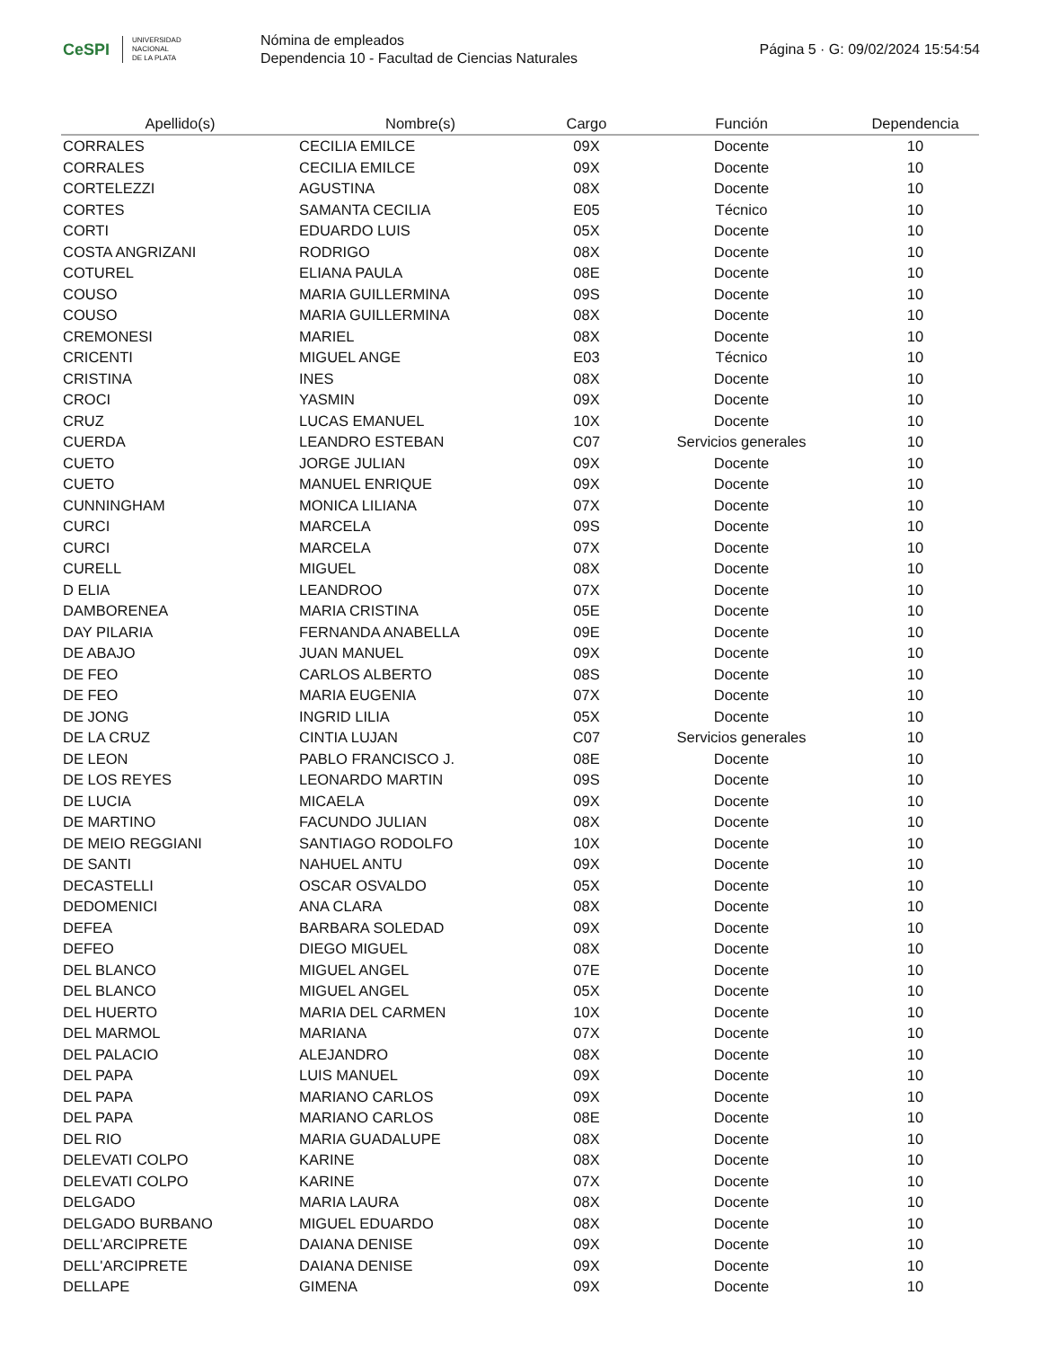CeSPI UNIVERSIDAD
NACIONAL
DE LA PLATA
Nómina de empleados
Dependencia 10 - Facultad de Ciencias Naturales
Página 5 · G: 09/02/2024 15:54:54
| Apellido(s) | Nombre(s) | Cargo | Función | Dependencia |
| --- | --- | --- | --- | --- |
| CORRALES | CECILIA EMILCE | 09X | Docente | 10 |
| CORRALES | CECILIA EMILCE | 09X | Docente | 10 |
| CORTELEZZI | AGUSTINA | 08X | Docente | 10 |
| CORTES | SAMANTA CECILIA | E05 | Técnico | 10 |
| CORTI | EDUARDO LUIS | 05X | Docente | 10 |
| COSTA ANGRIZANI | RODRIGO | 08X | Docente | 10 |
| COTUREL | ELIANA PAULA | 08E | Docente | 10 |
| COUSO | MARIA GUILLERMINA | 09S | Docente | 10 |
| COUSO | MARIA GUILLERMINA | 08X | Docente | 10 |
| CREMONESI | MARIEL | 08X | Docente | 10 |
| CRICENTI | MIGUEL ANGE | E03 | Técnico | 10 |
| CRISTINA | INES | 08X | Docente | 10 |
| CROCI | YASMIN | 09X | Docente | 10 |
| CRUZ | LUCAS EMANUEL | 10X | Docente | 10 |
| CUERDA | LEANDRO ESTEBAN | C07 | Servicios generales | 10 |
| CUETO | JORGE JULIAN | 09X | Docente | 10 |
| CUETO | MANUEL ENRIQUE | 09X | Docente | 10 |
| CUNNINGHAM | MONICA LILIANA | 07X | Docente | 10 |
| CURCI | MARCELA | 09S | Docente | 10 |
| CURCI | MARCELA | 07X | Docente | 10 |
| CURELL | MIGUEL | 08X | Docente | 10 |
| D ELIA | LEANDROO | 07X | Docente | 10 |
| DAMBORENEA | MARIA CRISTINA | 05E | Docente | 10 |
| DAY PILARIA | FERNANDA ANABELLA | 09E | Docente | 10 |
| DE ABAJO | JUAN MANUEL | 09X | Docente | 10 |
| DE FEO | CARLOS ALBERTO | 08S | Docente | 10 |
| DE FEO | MARIA EUGENIA | 07X | Docente | 10 |
| DE JONG | INGRID LILIA | 05X | Docente | 10 |
| DE LA CRUZ | CINTIA LUJAN | C07 | Servicios generales | 10 |
| DE LEON | PABLO FRANCISCO J. | 08E | Docente | 10 |
| DE LOS REYES | LEONARDO MARTIN | 09S | Docente | 10 |
| DE LUCIA | MICAELA | 09X | Docente | 10 |
| DE MARTINO | FACUNDO JULIAN | 08X | Docente | 10 |
| DE MEIO REGGIANI | SANTIAGO RODOLFO | 10X | Docente | 10 |
| DE SANTI | NAHUEL ANTU | 09X | Docente | 10 |
| DECASTELLI | OSCAR OSVALDO | 05X | Docente | 10 |
| DEDOMENICI | ANA CLARA | 08X | Docente | 10 |
| DEFEA | BARBARA SOLEDAD | 09X | Docente | 10 |
| DEFEO | DIEGO MIGUEL | 08X | Docente | 10 |
| DEL BLANCO | MIGUEL ANGEL | 07E | Docente | 10 |
| DEL BLANCO | MIGUEL ANGEL | 05X | Docente | 10 |
| DEL HUERTO | MARIA DEL CARMEN | 10X | Docente | 10 |
| DEL MARMOL | MARIANA | 07X | Docente | 10 |
| DEL PALACIO | ALEJANDRO | 08X | Docente | 10 |
| DEL PAPA | LUIS MANUEL | 09X | Docente | 10 |
| DEL PAPA | MARIANO CARLOS | 09X | Docente | 10 |
| DEL PAPA | MARIANO CARLOS | 08E | Docente | 10 |
| DEL RIO | MARIA GUADALUPE | 08X | Docente | 10 |
| DELEVATI COLPO | KARINE | 08X | Docente | 10 |
| DELEVATI COLPO | KARINE | 07X | Docente | 10 |
| DELGADO | MARIA LAURA | 08X | Docente | 10 |
| DELGADO BURBANO | MIGUEL EDUARDO | 08X | Docente | 10 |
| DELL'ARCIPRETE | DAIANA DENISE | 09X | Docente | 10 |
| DELL'ARCIPRETE | DAIANA DENISE | 09X | Docente | 10 |
| DELLAPE | GIMENA | 09X | Docente | 10 |